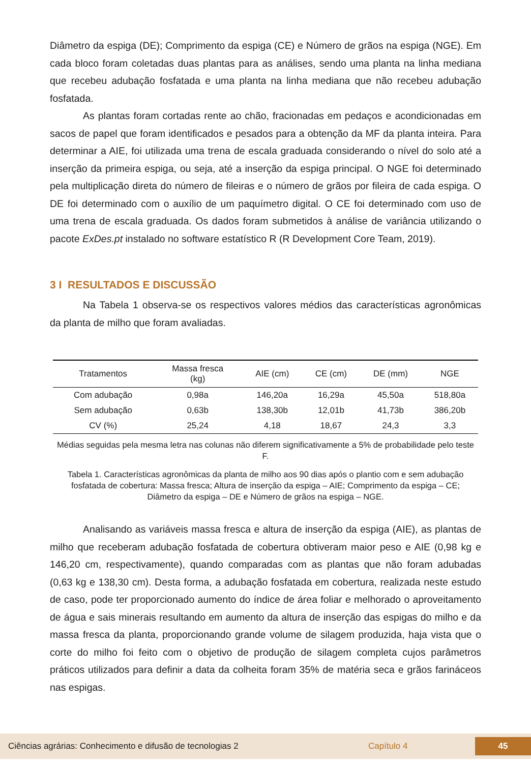Diâmetro da espiga (DE); Comprimento da espiga (CE) e Número de grãos na espiga (NGE). Em cada bloco foram coletadas duas plantas para as análises, sendo uma planta na linha mediana que recebeu adubação fosfatada e uma planta na linha mediana que não recebeu adubação fosfatada.
As plantas foram cortadas rente ao chão, fracionadas em pedaços e acondicionadas em sacos de papel que foram identificados e pesados para a obtenção da MF da planta inteira. Para determinar a AIE, foi utilizada uma trena de escala graduada considerando o nível do solo até a inserção da primeira espiga, ou seja, até a inserção da espiga principal. O NGE foi determinado pela multiplicação direta do número de fileiras e o número de grãos por fileira de cada espiga. O DE foi determinado com o auxílio de um paquímetro digital. O CE foi determinado com uso de uma trena de escala graduada. Os dados foram submetidos à análise de variância utilizando o pacote ExDes.pt instalado no software estatístico R (R Development Core Team, 2019).
3 I RESULTADOS E DISCUSSÃO
Na Tabela 1 observa-se os respectivos valores médios das características agronômicas da planta de milho que foram avaliadas.
| Tratamentos | Massa fresca (kg) | AIE (cm) | CE (cm) | DE (mm) | NGE |
| --- | --- | --- | --- | --- | --- |
| Com adubação | 0,98a | 146,20a | 16,29a | 45,50a | 518,80a |
| Sem adubação | 0,63b | 138,30b | 12,01b | 41,73b | 386,20b |
| CV (%) | 25,24 | 4,18 | 18,67 | 24,3 | 3,3 |
Médias seguidas pela mesma letra nas colunas não diferem significativamente a 5% de probabilidade pelo teste F.
Tabela 1. Características agronômicas da planta de milho aos 90 dias após o plantio com e sem adubação fosfatada de cobertura: Massa fresca; Altura de inserção da espiga – AIE; Comprimento da espiga – CE; Diâmetro da espiga – DE e Número de grãos na espiga – NGE.
Analisando as variáveis massa fresca e altura de inserção da espiga (AIE), as plantas de milho que receberam adubação fosfatada de cobertura obtiveram maior peso e AIE (0,98 kg e 146,20 cm, respectivamente), quando comparadas com as plantas que não foram adubadas (0,63 kg e 138,30 cm). Desta forma, a adubação fosfatada em cobertura, realizada neste estudo de caso, pode ter proporcionado aumento do índice de área foliar e melhorado o aproveitamento de água e sais minerais resultando em aumento da altura de inserção das espigas do milho e da massa fresca da planta, proporcionando grande volume de silagem produzida, haja vista que o corte do milho foi feito com o objetivo de produção de silagem completa cujos parâmetros práticos utilizados para definir a data da colheita foram 35% de matéria seca e grãos farináceos nas espigas.
Ciências agrárias: Conhecimento e difusão de tecnologias 2 Capítulo 4 45